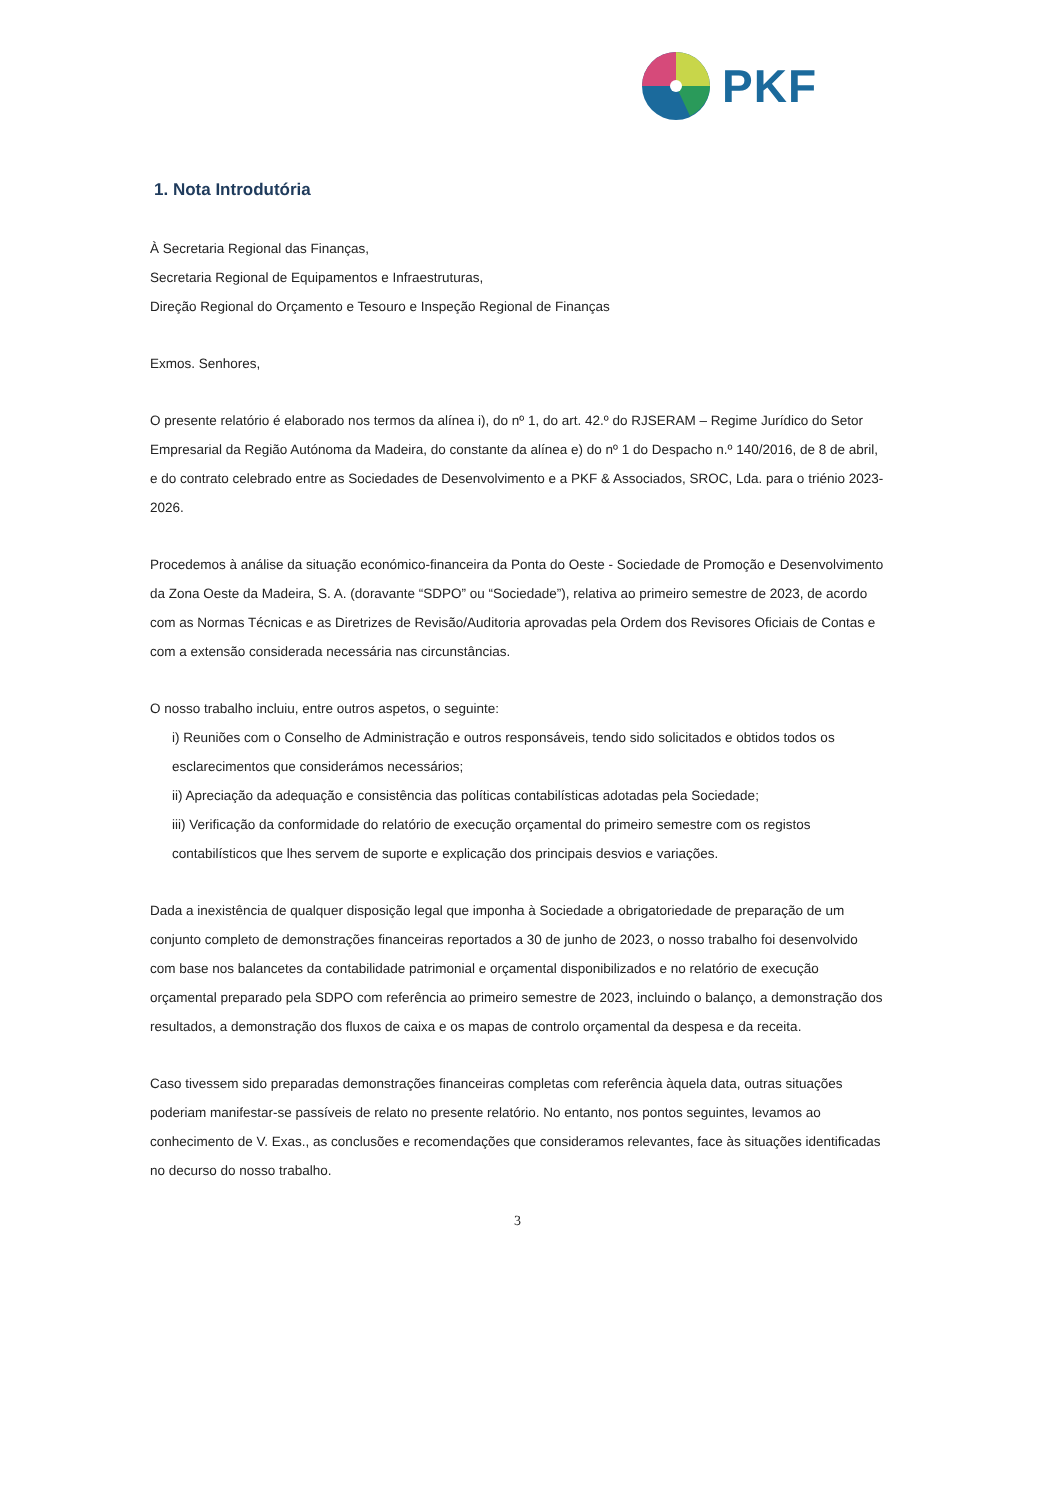PKF
1. Nota Introdutória
À Secretaria Regional das Finanças,
Secretaria Regional de Equipamentos e Infraestruturas,
Direção Regional do Orçamento e Tesouro e Inspeção Regional de Finanças
Exmos. Senhores,
O presente relatório é elaborado nos termos da alínea i), do nº 1, do art. 42.º do RJSERAM – Regime Jurídico do Setor Empresarial da Região Autónoma da Madeira, do constante da alínea e) do nº 1 do Despacho n.º 140/2016, de 8 de abril, e do contrato celebrado entre as Sociedades de Desenvolvimento e a PKF & Associados, SROC, Lda. para o triénio 2023-2026.
Procedemos à análise da situação económico-financeira da Ponta do Oeste - Sociedade de Promoção e Desenvolvimento da Zona Oeste da Madeira, S. A. (doravante “SDPO” ou “Sociedade”), relativa ao primeiro semestre de 2023, de acordo com as Normas Técnicas e as Diretrizes de Revisão/Auditoria aprovadas pela Ordem dos Revisores Oficiais de Contas e com a extensão considerada necessária nas circunstâncias.
O nosso trabalho incluiu, entre outros aspetos, o seguinte:
i) Reuniões com o Conselho de Administração e outros responsáveis, tendo sido solicitados e obtidos todos os esclarecimentos que considerámos necessários;
ii) Apreciação da adequação e consistência das políticas contabilísticas adotadas pela Sociedade;
iii) Verificação da conformidade do relatório de execução orçamental do primeiro semestre com os registos contabilísticos que lhes servem de suporte e explicação dos principais desvios e variações.
Dada a inexistência de qualquer disposição legal que imponha à Sociedade a obrigatoriedade de preparação de um conjunto completo de demonstrações financeiras reportados a 30 de junho de 2023, o nosso trabalho foi desenvolvido com base nos balancetes da contabilidade patrimonial e orçamental disponibilizados e no relatório de execução orçamental preparado pela SDPO com referência ao primeiro semestre de 2023, incluindo o balanço, a demonstração dos resultados, a demonstração dos fluxos de caixa e os mapas de controlo orçamental da despesa e da receita.
Caso tivessem sido preparadas demonstrações financeiras completas com referência àquela data, outras situações poderiam manifestar-se passíveis de relato no presente relatório. No entanto, nos pontos seguintes, levamos ao conhecimento de V. Exas., as conclusões e recomendações que consideramos relevantes, face às situações identificadas no decurso do nosso trabalho.
3